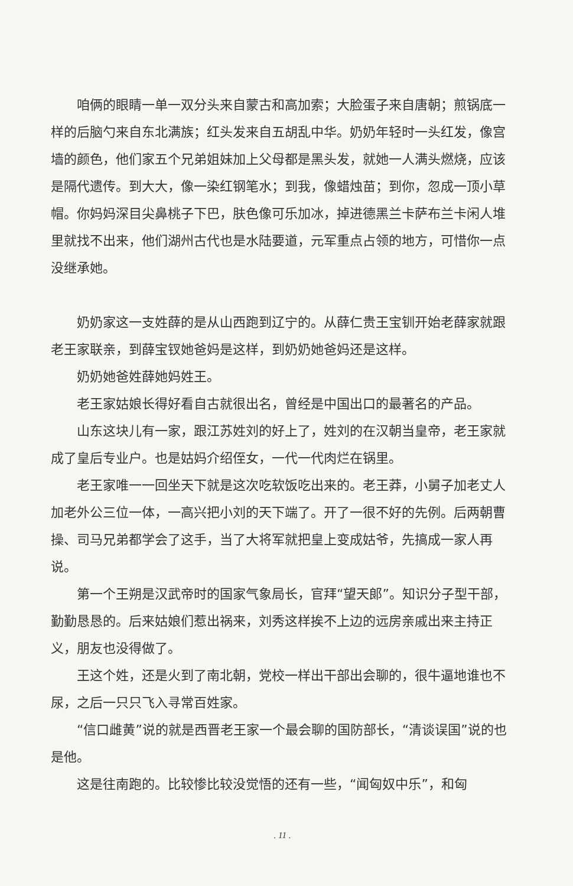咱俩的眼睛一单一双分头来自蒙古和高加索；大脸蛋子来自唐朝；煎锅底一样的后脑勺来自东北满族；红头发来自五胡乱中华。奶奶年轻时一头红发，像宫墙的颜色，他们家五个兄弟姐妹加上父母都是黑头发，就她一人满头燃烧，应该是隔代遗传。到大大，像一染红钢笔水；到我，像蜡烛苗；到你，忽成一顶小草帽。你妈妈深目尖鼻桃子下巴，肤色像可乐加冰，掉进德黑兰卡萨布兰卡闲人堆里就找不出来，他们湖州古代也是水陆要道，元军重点占领的地方，可惜你一点没继承她。
奶奶家这一支姓薛的是从山西跑到辽宁的。从薛仁贵王宝钏开始老薛家就跟老王家联亲，到薛宝钗她爸妈是这样，到奶奶她爸妈还是这样。
奶奶她爸姓薛她妈姓王。
老王家姑娘长得好看自古就很出名，曾经是中国出口的最著名的产品。
山东这块儿有一家，跟江苏姓刘的好上了，姓刘的在汉朝当皇帝，老王家就成了皇后专业户。也是姑妈介绍侄女，一代一代肉烂在锅里。
老王家唯一一回坐天下就是这次吃软饭吃出来的。老王莽，小舅子加老丈人加老外公三位一体，一高兴把小刘的天下端了。开了一很不好的先例。后两朝曹操、司马兄弟都学会了这手，当了大将军就把皇上变成姑爷，先搞成一家人再说。
第一个王朔是汉武帝时的国家气象局长，官拜“望天郎”。知识分子型干部，勤勤恳恳的。后来姑娘们惹出祸来，刘秀这样挨不上边的远房亲戚出来主持正义，朋友也没得做了。
王这个姓，还是火到了南北朝，党校一样出干部出会聊的，很牛逼地谁也不尿，之后一只只飞入寻常百姓家。
“信口雌黄”说的就是西晋老王家一个最会聊的国防部长，“清谈误国”说的也是他。
这是往南跑的。比较惨比较没觉悟的还有一些，“闻匈奴中乐”，和匈
. 11 .